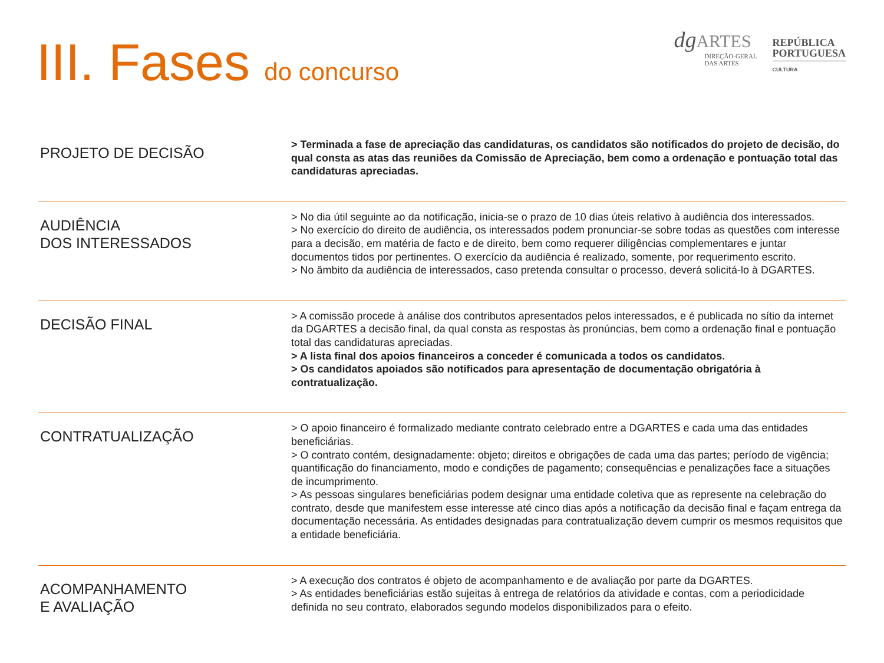III. Fases do concurso
dg ARTES
DIREÇÃO-GERAL
DAS ARTES
REPÚBLICA
PORTUGUESA
CULTURA
| PROJETO DE DECISÃO | > Terminada a fase de apreciação das candidaturas, os candidatos são notificados do projeto de decisão, do qual consta as atas das reuniões da Comissão de Apreciação, bem como a ordenação e pontuação total das candidaturas apreciadas. |
| AUDIÊNCIA DOS INTERESSADOS | > No dia útil seguinte ao da notificação, inicia-se o prazo de 10 dias úteis relativo à audiência dos interessados. > No exercício do direito de audiência, os interessados podem pronunciar-se sobre todas as questões com interesse para a decisão, em matéria de facto e de direito, bem como requerer diligências complementares e juntar documentos tidos por pertinentes. O exercício da audiência é realizado, somente, por requerimento escrito. > No âmbito da audiência de interessados, caso pretenda consultar o processo, deverá solicitá-lo à DGARTES. |
| DECISÃO FINAL | > A comissão procede à análise dos contributos apresentados pelos interessados, e é publicada no sítio da internet da DGARTES a decisão final, da qual consta as respostas às pronúncias, bem como a ordenação final e pontuação total das candidaturas apreciadas. > A lista final dos apoios financeiros a conceder é comunicada a todos os candidatos. > Os candidatos apoiados são notificados para apresentação de documentação obrigatória à contratualização. |
| CONTRATUALIZAÇÃO | > O apoio financeiro é formalizado mediante contrato celebrado entre a DGARTES e cada uma das entidades beneficiárias. > O contrato contém, designadamente: objeto; direitos e obrigações de cada uma das partes; período de vigência; quantificação do financiamento, modo e condições de pagamento; consequências e penalizações face a situações de incumprimento. > As pessoas singulares beneficiárias podem designar uma entidade coletiva que as represente na celebração do contrato, desde que manifestem esse interesse até cinco dias após a notificação da decisão final e façam entrega da documentação necessária. As entidades designadas para contratualização devem cumprir os mesmos requisitos que a entidade beneficiária. |
| ACOMPANHAMENTO E AVALIAÇÃO | > A execução dos contratos é objeto de acompanhamento e de avaliação por parte da DGARTES. > As entidades beneficiárias estão sujeitas à entrega de relatórios da atividade e contas, com a periodicidade definida no seu contrato, elaborados segundo modelos disponibilizados para o efeito. |